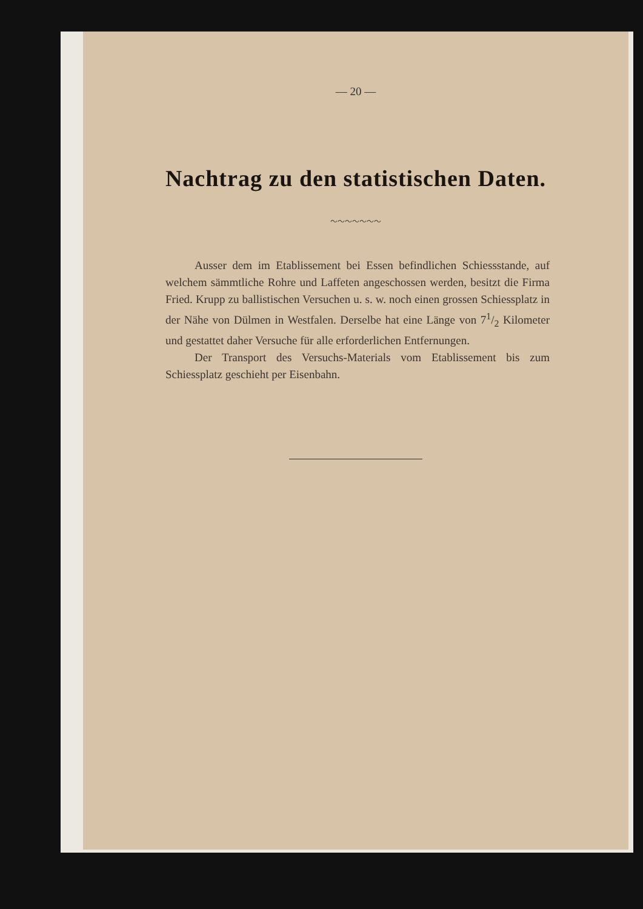— 20 —
Nachtrag zu den statistischen Daten.
〜〜〜〜〜〜〜
Ausser dem im Etablissement bei Essen befindlichen Schiessstande, auf welchem sämmtliche Rohre und Laffeten angeschossen werden, besitzt die Firma Fried. Krupp zu ballistischen Versuchen u. s. w. noch einen grossen Schiessplatz in der Nähe von Dülmen in Westfalen. Derselbe hat eine Länge von 71/2 Kilometer und gestattet daher Versuche für alle erforderlichen Entfernungen.
Der Transport des Versuchs-Materials vom Etablissement bis zum Schiessplatz geschieht per Eisenbahn.